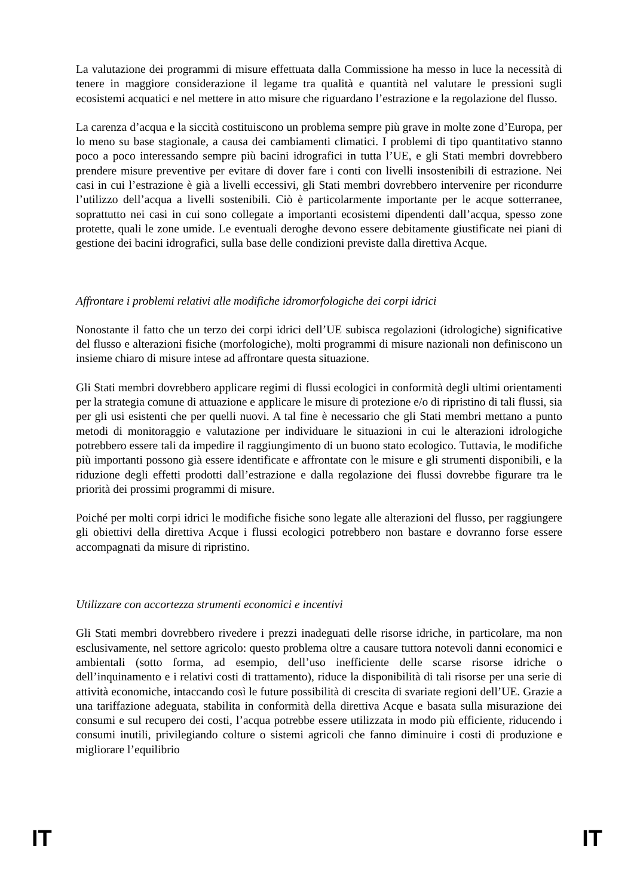La valutazione dei programmi di misure effettuata dalla Commissione ha messo in luce la necessità di tenere in maggiore considerazione il legame tra qualità e quantità nel valutare le pressioni sugli ecosistemi acquatici e nel mettere in atto misure che riguardano l’estrazione e la regolazione del flusso.
La carenza d’acqua e la siccità costituiscono un problema sempre più grave in molte zone d’Europa, per lo meno su base stagionale, a causa dei cambiamenti climatici. I problemi di tipo quantitativo stanno poco a poco interessando sempre più bacini idrografici in tutta l’UE, e gli Stati membri dovrebbero prendere misure preventive per evitare di dover fare i conti con livelli insostenibili di estrazione. Nei casi in cui l’estrazione è già a livelli eccessivi, gli Stati membri dovrebbero intervenire per ricondurre l’utilizzo dell’acqua a livelli sostenibili. Ciò è particolarmente importante per le acque sotterranee, soprattutto nei casi in cui sono collegate a importanti ecosistemi dipendenti dall’acqua, spesso zone protette, quali le zone umide. Le eventuali deroghe devono essere debitamente giustificate nei piani di gestione dei bacini idrografici, sulla base delle condizioni previste dalla direttiva Acque.
Affrontare i problemi relativi alle modifiche idromorfologiche dei corpi idrici
Nonostante il fatto che un terzo dei corpi idrici dell’UE subisca regolazioni (idrologiche) significative del flusso e alterazioni fisiche (morfologiche), molti programmi di misure nazionali non definiscono un insieme chiaro di misure intese ad affrontare questa situazione.
Gli Stati membri dovrebbero applicare regimi di flussi ecologici in conformità degli ultimi orientamenti per la strategia comune di attuazione e applicare le misure di protezione e/o di ripristino di tali flussi, sia per gli usi esistenti che per quelli nuovi. A tal fine è necessario che gli Stati membri mettano a punto metodi di monitoraggio e valutazione per individuare le situazioni in cui le alterazioni idrologiche potrebbero essere tali da impedire il raggiungimento di un buono stato ecologico. Tuttavia, le modifiche più importanti possono già essere identificate e affrontate con le misure e gli strumenti disponibili, e la riduzione degli effetti prodotti dall’estrazione e dalla regolazione dei flussi dovrebbe figurare tra le priorità dei prossimi programmi di misure.
Poiché per molti corpi idrici le modifiche fisiche sono legate alle alterazioni del flusso, per raggiungere gli obiettivi della direttiva Acque i flussi ecologici potrebbero non bastare e dovranno forse essere accompagnati da misure di ripristino.
Utilizzare con accortezza strumenti economici e incentivi
Gli Stati membri dovrebbero rivedere i prezzi inadeguati delle risorse idriche, in particolare, ma non esclusivamente, nel settore agricolo: questo problema oltre a causare tuttora notevoli danni economici e ambientali (sotto forma, ad esempio, dell’uso inefficiente delle scarse risorse idriche o dell’inquinamento e i relativi costi di trattamento), riduce la disponibilità di tali risorse per una serie di attività economiche, intaccando così le future possibilità di crescita di svariate regioni dell’UE. Grazie a una tariffazione adeguata, stabilita in conformità della direttiva Acque e basata sulla misurazione dei consumi e sul recupero dei costi, l’acqua potrebbe essere utilizzata in modo più efficiente, riducendo i consumi inutili, privilegiando colture o sistemi agricoli che fanno diminuire i costi di produzione e migliorare l’equilibrio
IT IT